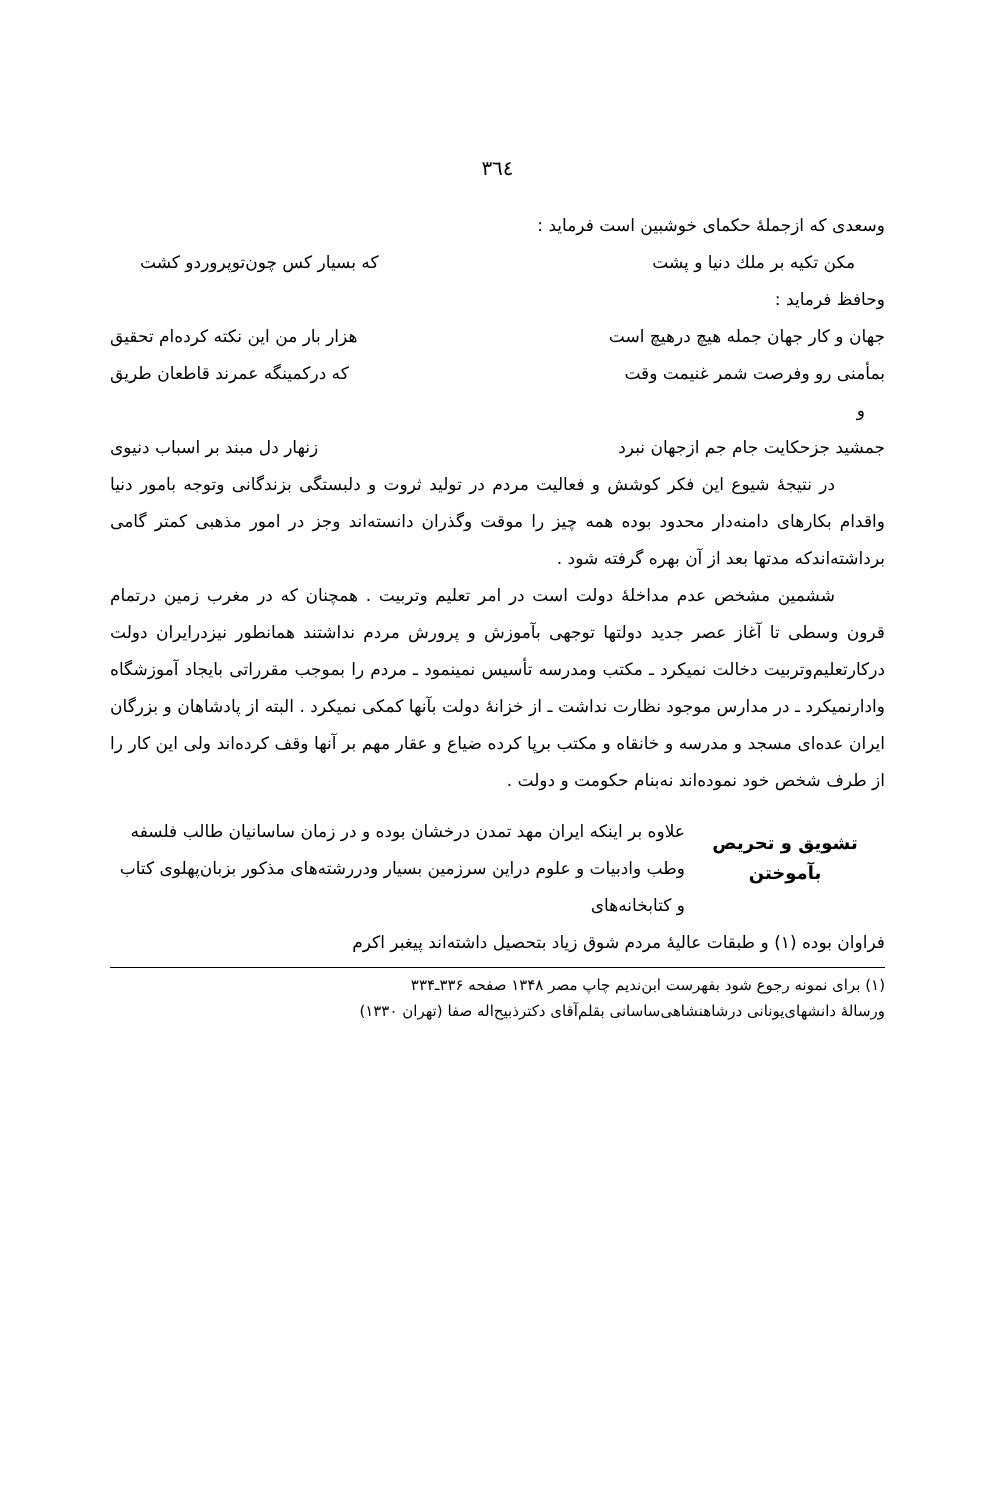٣٦٤
وسعدی که ازجملهٔ حکمای خوشبین است فرماید :
مکن تکیه بر ملك دنیا و پشت که بسیار کس چون‌توپروردو کشت
وحافظ فرماید :
جهان و کار جهان جمله هیچ درهیچ است هزار بار من این نکته کرده‌ام تحقیق
بمأمنی رو وفرصت شمر غنیمت وقت که درکمینگه عمرند قاطعان طریق
و
جمشید جزحکایت جام جم ازجهان نبرد زنهار دل مبند بر اسباب دنیوی
در نتیجهٔ شیوع این فکر کوشش و فعالیت مردم در تولید ثروت و دلبستگی بزندگانی وتوجه بامور دنیا واقدام بکارهای دامنه‌دار محدود بوده همه چیز را موقت وگذران دانسته‌اند وجز در امور مذهبی کمتر گامی برداشته‌اندکه مدتها بعد از آن بهره گرفته شود .
ششمین مشخص عدم مداخلهٔ دولت است در امر تعلیم وتربیت . همچنان که در مغرب زمین درتمام قرون وسطی تا آغاز عصر جدید دولتها توجهی بآموزش و پرورش مردم نداشتند همانطور نیزدرایران دولت درکارتعلیم‌وتربیت دخالت نمیکرد ـ مکتب ومدرسه تأسیس نمینمود ـ مردم را بموجب مقرراتی بایجاد آموزشگاه وادارنمیکرد ـ در مدارس موجود نظارت نداشت ـ از خزانهٔ دولت بآنها کمکی نمیکرد . البته از پادشاهان و بزرگان ایران عده‌ای مسجد و مدرسه و خانقاه و مکتب برپا کرده ضیاع و عقار مهم بر آنها وقف کرده‌اند ولی این کار را از طرف شخص خود نموده‌اند نه‌بنام حکومت و دولت .
تشویق و تحریص
بآموختن
علاوه بر اینکه ایران مهد تمدن درخشان بوده و در زمان ساسانیان طالب فلسفه وطب وادبیات و علوم دراین سرزمین بسیار ودررشته‌های مذکور بزبان‌پهلوی کتاب و کتابخانه‌های
فراوان بوده (۱) و طبقات عالیهٔ مردم شوق زیاد بتحصیل داشته‌اند پیغبر اکرم
(۱) برای نمونه رجوع شود بفهرست ابن‌ندیم چاپ مصر ۱۳۴۸ صفحه ۳۳۶ـ۳۳۴
ورسالهٔ دانشهای‌یونانی درشاهنشاهی‌ساسانی بقلم‌آقای دکترذبیح‌اله صفا (تهران ۱۳۳۰)